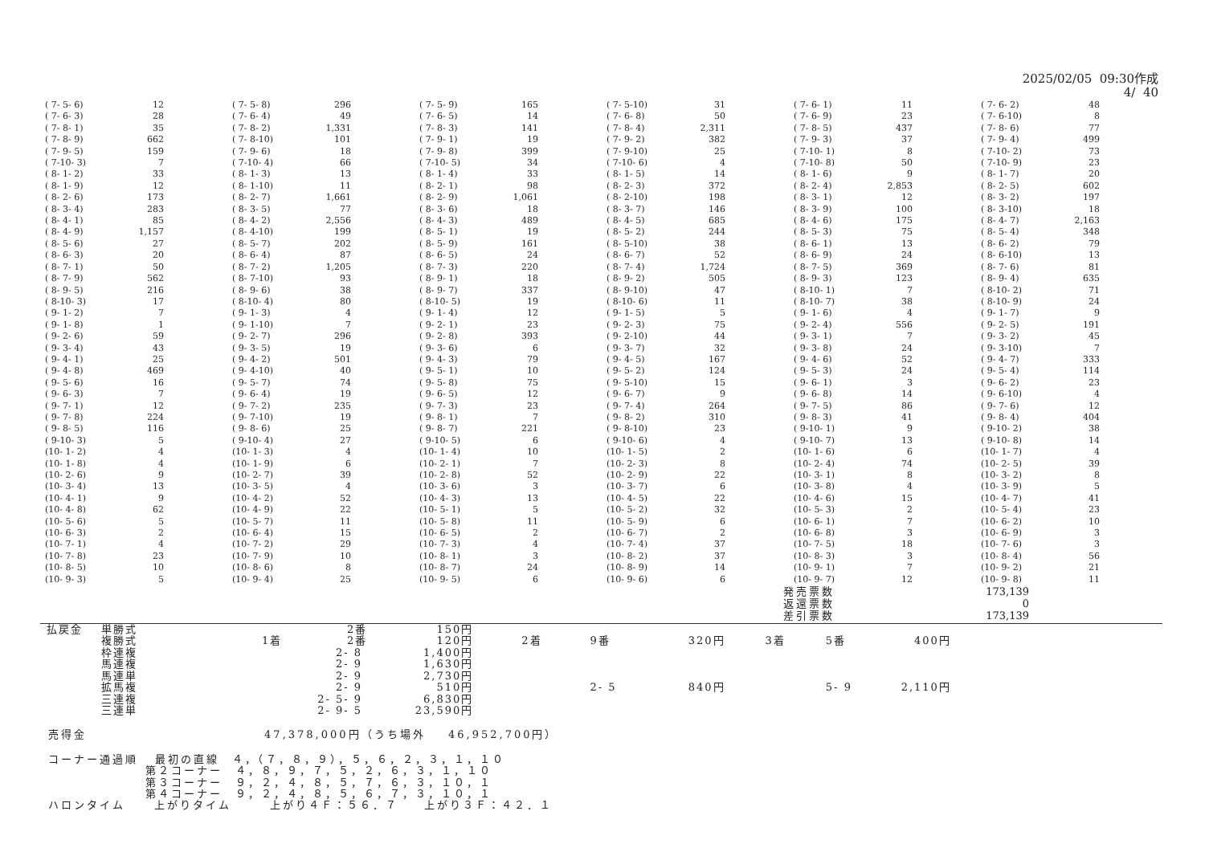2025/02/05 09:30作成 4/ 40
| ( 7- 5- 6) | 12 | | ( 7- 5- 8) | 296 | | ( 7- 5- 9) | 165 | | ( 7- 5-10) | 31 | | ( 7- 6- 1) | 11 | | ( 7- 6- 2) | 48 |
| ( 7- 6- 3) | 28 | | ( 7- 6- 4) | 49 | | ( 7- 6- 5) | 14 | | ( 7- 6- 8) | 50 | | ( 7- 6- 9) | 23 | | ( 7- 6-10) | 8 |
| ( 7- 8- 1) | 35 | | ( 7- 8- 2) | 1,331 | | ( 7- 8- 3) | 141 | | ( 7- 8- 4) | 2,311 | | ( 7- 8- 5) | 437 | | ( 7- 8- 6) | 77 |
| ( 7- 8- 9) | 662 | | ( 7- 8-10) | 101 | | ( 7- 9- 1) | 19 | | ( 7- 9- 2) | 382 | | ( 7- 9- 3) | 37 | | ( 7- 9- 4) | 499 |
| ( 7- 9- 5) | 159 | | ( 7- 9- 6) | 18 | | ( 7- 9- 8) | 399 | | ( 7- 9-10) | 25 | | ( 7-10- 1) | 8 | | ( 7-10- 2) | 73 |
| ( 7-10- 3) | 7 | | ( 7-10- 4) | 66 | | ( 7-10- 5) | 34 | | ( 7-10- 6) | 4 | | ( 7-10- 8) | 50 | | ( 7-10- 9) | 23 |
| ( 8- 1- 2) | 33 | | ( 8- 1- 3) | 13 | | ( 8- 1- 4) | 33 | | ( 8- 1- 5) | 14 | | ( 8- 1- 6) | 9 | | ( 8- 1- 7) | 20 |
| ( 8- 1- 9) | 12 | | ( 8- 1-10) | 11 | | ( 8- 2- 1) | 98 | | ( 8- 2- 3) | 372 | | ( 8- 2- 4) | 2,853 | | ( 8- 2- 5) | 602 |
| ( 8- 2- 6) | 173 | | ( 8- 2- 7) | 1,661 | | ( 8- 2- 9) | 1,061 | | ( 8- 2-10) | 198 | | ( 8- 3- 1) | 12 | | ( 8- 3- 2) | 197 |
| ( 8- 3- 4) | 283 | | ( 8- 3- 5) | 77 | | ( 8- 3- 6) | 18 | | ( 8- 3- 7) | 146 | | ( 8- 3- 9) | 100 | | ( 8- 3-10) | 18 |
| ( 8- 4- 1) | 85 | | ( 8- 4- 2) | 2,556 | | ( 8- 4- 3) | 489 | | ( 8- 4- 5) | 685 | | ( 8- 4- 6) | 175 | | ( 8- 4- 7) | 2,163 |
| ( 8- 4- 9) | 1,157 | | ( 8- 4-10) | 199 | | ( 8- 5- 1) | 19 | | ( 8- 5- 2) | 244 | | ( 8- 5- 3) | 75 | | ( 8- 5- 4) | 348 |
| ( 8- 5- 6) | 27 | | ( 8- 5- 7) | 202 | | ( 8- 5- 9) | 161 | | ( 8- 5-10) | 38 | | ( 8- 6- 1) | 13 | | ( 8- 6- 2) | 79 |
| ( 8- 6- 3) | 20 | | ( 8- 6- 4) | 87 | | ( 8- 6- 5) | 24 | | ( 8- 6- 7) | 52 | | ( 8- 6- 9) | 24 | | ( 8- 6-10) | 13 |
| ( 8- 7- 1) | 50 | | ( 8- 7- 2) | 1,205 | | ( 8- 7- 3) | 220 | | ( 8- 7- 4) | 1,724 | | ( 8- 7- 5) | 369 | | ( 8- 7- 6) | 81 |
| ( 8- 7- 9) | 562 | | ( 8- 7-10) | 93 | | ( 8- 9- 1) | 18 | | ( 8- 9- 2) | 505 | | ( 8- 9- 3) | 123 | | ( 8- 9- 4) | 635 |
| ( 8- 9- 5) | 216 | | ( 8- 9- 6) | 38 | | ( 8- 9- 7) | 337 | | ( 8- 9-10) | 47 | | ( 8-10- 1) | 7 | | ( 8-10- 2) | 71 |
| ( 8-10- 3) | 17 | | ( 8-10- 4) | 80 | | ( 8-10- 5) | 19 | | ( 8-10- 6) | 11 | | ( 8-10- 7) | 38 | | ( 8-10- 9) | 24 |
| ( 9- 1- 2) | 7 | | ( 9- 1- 3) | 4 | | ( 9- 1- 4) | 12 | | ( 9- 1- 5) | 5 | | ( 9- 1- 6) | 4 | | ( 9- 1- 7) | 9 |
| ( 9- 1- 8) | 1 | | ( 9- 1-10) | 7 | | ( 9- 2- 1) | 23 | | ( 9- 2- 3) | 75 | | ( 9- 2- 4) | 556 | | ( 9- 2- 5) | 191 |
| ( 9- 2- 6) | 59 | | ( 9- 2- 7) | 296 | | ( 9- 2- 8) | 393 | | ( 9- 2-10) | 44 | | ( 9- 3- 1) | 7 | | ( 9- 3- 2) | 45 |
| ( 9- 3- 4) | 43 | | ( 9- 3- 5) | 19 | | ( 9- 3- 6) | 6 | | ( 9- 3- 7) | 32 | | ( 9- 3- 8) | 24 | | ( 9- 3-10) | 7 |
| ( 9- 4- 1) | 25 | | ( 9- 4- 2) | 501 | | ( 9- 4- 3) | 79 | | ( 9- 4- 5) | 167 | | ( 9- 4- 6) | 52 | | ( 9- 4- 7) | 333 |
| ( 9- 4- 8) | 469 | | ( 9- 4-10) | 40 | | ( 9- 5- 1) | 10 | | ( 9- 5- 2) | 124 | | ( 9- 5- 3) | 24 | | ( 9- 5- 4) | 114 |
| ( 9- 5- 6) | 16 | | ( 9- 5- 7) | 74 | | ( 9- 5- 8) | 75 | | ( 9- 5-10) | 15 | | ( 9- 6- 1) | 3 | | ( 9- 6- 2) | 23 |
| ( 9- 6- 3) | 7 | | ( 9- 6- 4) | 19 | | ( 9- 6- 5) | 12 | | ( 9- 6- 7) | 9 | | ( 9- 6- 8) | 14 | | ( 9- 6-10) | 4 |
| ( 9- 7- 1) | 12 | | ( 9- 7- 2) | 235 | | ( 9- 7- 3) | 23 | | ( 9- 7- 4) | 264 | | ( 9- 7- 5) | 86 | | ( 9- 7- 6) | 12 |
| ( 9- 7- 8) | 224 | | ( 9- 7-10) | 19 | | ( 9- 8- 1) | 7 | | ( 9- 8- 2) | 310 | | ( 9- 8- 3) | 41 | | ( 9- 8- 4) | 404 |
| ( 9- 8- 5) | 116 | | ( 9- 8- 6) | 25 | | ( 9- 8- 7) | 221 | | ( 9- 8-10) | 23 | | ( 9-10- 1) | 9 | | ( 9-10- 2) | 38 |
| ( 9-10- 3) | 5 | | ( 9-10- 4) | 27 | | ( 9-10- 5) | 6 | | ( 9-10- 6) | 4 | | ( 9-10- 7) | 13 | | ( 9-10- 8) | 14 |
| (10- 1- 2) | 4 | | (10- 1- 3) | 4 | | (10- 1- 4) | 10 | | (10- 1- 5) | 2 | | (10- 1- 6) | 6 | | (10- 1- 7) | 4 |
| (10- 1- 8) | 4 | | (10- 1- 9) | 6 | | (10- 2- 1) | 7 | | (10- 2- 3) | 8 | | (10- 2- 4) | 74 | | (10- 2- 5) | 39 |
| (10- 2- 6) | 9 | | (10- 2- 7) | 39 | | (10- 2- 8) | 52 | | (10- 2- 9) | 22 | | (10- 3- 1) | 8 | | (10- 3- 2) | 8 |
| (10- 3- 4) | 13 | | (10- 3- 5) | 4 | | (10- 3- 6) | 3 | | (10- 3- 7) | 6 | | (10- 3- 8) | 4 | | (10- 3- 9) | 5 |
| (10- 4- 1) | 9 | | (10- 4- 2) | 52 | | (10- 4- 3) | 13 | | (10- 4- 5) | 22 | | (10- 4- 6) | 15 | | (10- 4- 7) | 41 |
| (10- 4- 8) | 62 | | (10- 4- 9) | 22 | | (10- 5- 1) | 5 | | (10- 5- 2) | 32 | | (10- 5- 3) | 2 | | (10- 5- 4) | 23 |
| (10- 5- 6) | 5 | | (10- 5- 7) | 11 | | (10- 5- 8) | 11 | | (10- 5- 9) | 6 | | (10- 6- 1) | 7 | | (10- 6- 2) | 10 |
| (10- 6- 3) | 2 | | (10- 6- 4) | 15 | | (10- 6- 5) | 2 | | (10- 6- 7) | 2 | | (10- 6- 8) | 3 | | (10- 6- 9) | 3 |
| (10- 7- 1) | 4 | | (10- 7- 2) | 29 | | (10- 7- 3) | 4 | | (10- 7- 4) | 37 | | (10- 7- 5) | 18 | | (10- 7- 6) | 3 |
| (10- 7- 8) | 23 | | (10- 7- 9) | 10 | | (10- 8- 1) | 3 | | (10- 8- 2) | 37 | | (10- 8- 3) | 3 | | (10- 8- 4) | 56 |
| (10- 8- 5) | 10 | | (10- 8- 6) | 8 | | (10- 8- 7) | 24 | | (10- 8- 9) | 14 | | (10- 9- 1) | 7 | | (10- 9- 2) | 21 |
| (10- 9- 3) | 5 | | (10- 9- 4) | 25 | | (10- 9- 5) | 6 | | (10- 9- 6) | 6 | | (10- 9- 7) | 12 | | (10- 9- 8) | 11 |
| 発売票数 | 173,139 |
| 返還票数 | 0 |
| 差引票数 | 173,139 |
| 払戻金 | 単勝式 | | 2番 | 150円 | | | | | | | | |
| | 複勝式 | 1着 | 2番 | 120円 | 2着 | | 9番 | 320円 | 3着 | | 5番 | 400円 |
| | 枠連複 | | 2- 8 | 1,400円 | | | | | | | | |
| | 馬連複 | | 2- 9 | 1,630円 | | | | | | | | |
| | 馬連単 | | 2- 9 | 2,730円 | | | | | | | | |
| | 拡馬複 | | 2- 9 | 510円 | | | 2- 5 | 840円 | | | 5- 9 | 2,110円 |
| | 三連複 | | 2- 5- 9 | 6,830円 | | | | | | | | |
| | 三連単 | | 2- 9- 5 | 23,590円 | | | | | | | | |
売得金 47,378,000円（うち場外 46,952,700円）
コーナー通過順 最初の直線　４，（７，８，９），５，６，２，３，１，１０ 第２コーナー　４，８，９，７，５，２，６，３，１，１０ 第３コーナー　９，２，４，８，５，７，６，３，１０，１ 第４コーナー　９，２，４，８，５，６，７，３，１０，１ ハロンタイム 上がりタイム　　　上がり４Ｆ：５６．７　　上がり３Ｆ：４２．１